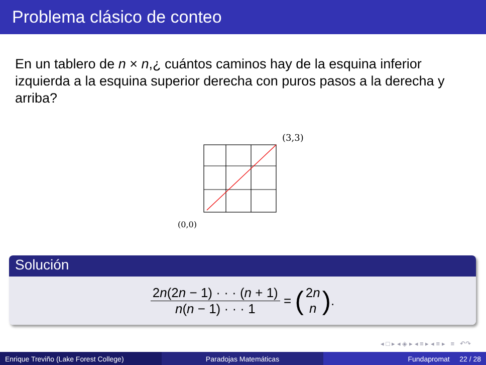Problema clásico de conteo
En un tablero de n × n,¿ cuántos caminos hay de la esquina inferior izquierda a la esquina superior derecha con puros pasos a la derecha y arriba?
(3,3)
(0,0)
Solución
2n(2n − 1) · · · (n + 1)
n(n − 1) · · · 1
= (
2n
n
).
◂ □ ▸ ◂ ◈ ▸ ◂ ≡ ▸ ◂ ≡ ▸ ≡ ↶↷
Enrique Treviño (Lake Forest College) Paradojas Matemáticas Fundapromat 22 / 28